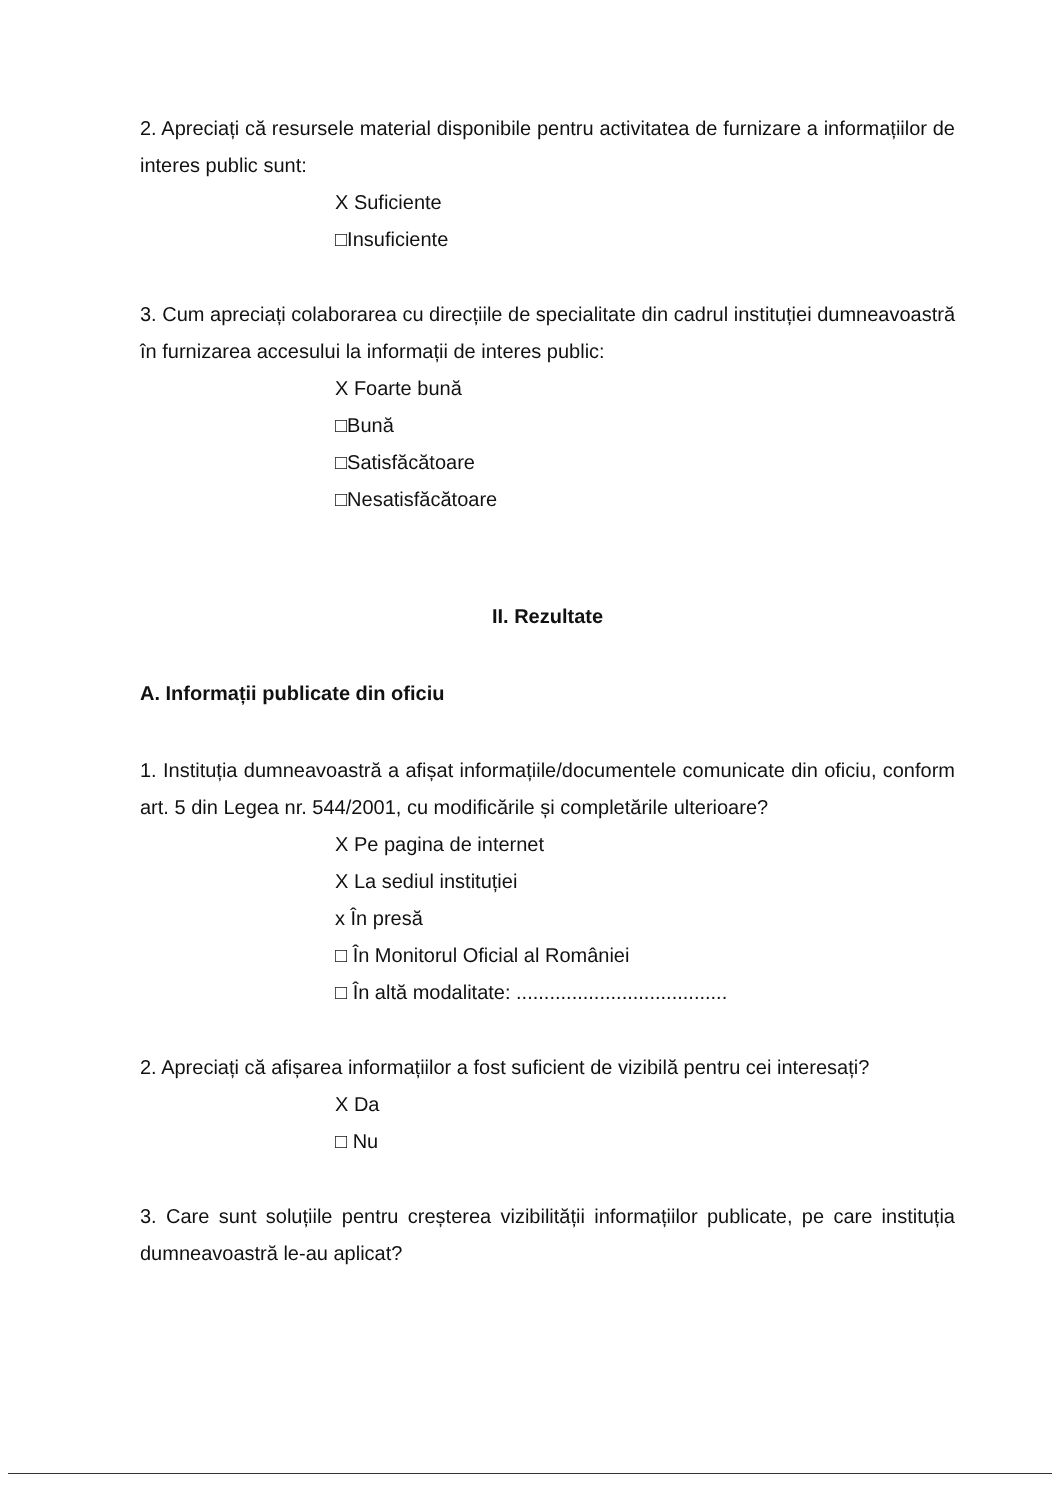2. Apreciați că resursele material disponibile pentru activitatea de furnizare a informațiilor de interes public sunt:
X Suficiente
□Insuficiente
3. Cum apreciați colaborarea cu direcțiile de specialitate din cadrul instituției dumneavoastră în furnizarea accesului la informații de interes public:
X Foarte bună
□Bună
□Satisfăcătoare
□Nesatisfăcătoare
II. Rezultate
A. Informații publicate din oficiu
1. Instituția dumneavoastră a afișat informațiile/documentele comunicate din oficiu, conform art. 5 din Legea nr. 544/2001, cu modificările și completările ulterioare?
X Pe pagina de internet
X La sediul instituției
x În presă
□ În Monitorul Oficial al României
□ În altă modalitate: ......................................
2. Apreciați că afișarea informațiilor a fost suficient de vizibilă pentru cei interesați?
X Da
□ Nu
3. Care sunt soluțiile pentru creșterea vizibilității informațiilor publicate, pe care instituția dumneavoastră le-au aplicat?